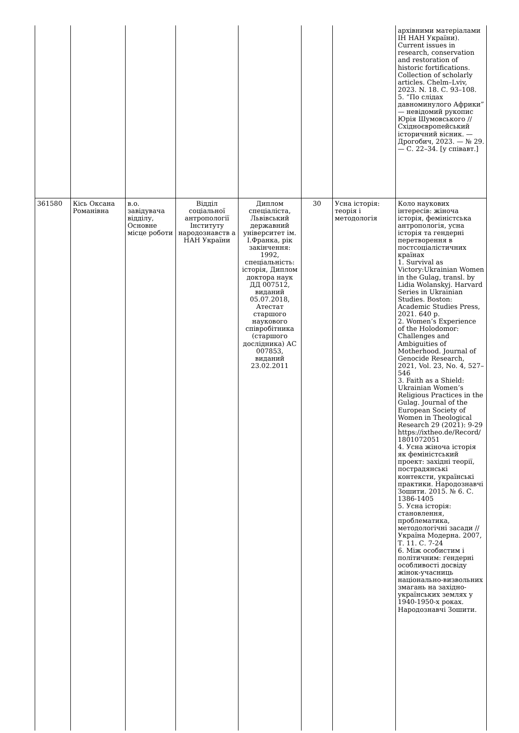| | | | | | | | архівними матеріалами ІН НАН України). Current issues in research, conservation and restoration of historic fortifications. Collection of scholarly articles. Chelm–Lviv, 2023. N. 18. С. 93–108. 5. “По слідах давноминулого Африки” — невідомий рукопис Юрія Шумовського // Східноєвропейський історичний вісник. — Дрогобич, 2023. — № 29. — С. 22–34. [у співавт.] |
| 361580 | Кісь Оксана Романівна | в.о. завідувача відділу, Основне місце роботи | Відділ соціальної антропології Інституту народознавств а НАН України | Диплом спеціаліста, Львівський державний університет ім. І.Франка, рік закінчення: 1992, спеціальність: історія, Диплом доктора наук ДД 007512, виданий 05.07.2018, Атестат старшого наукового співробітника (старшого дослідника) АС 007853, виданий 23.02.2011 | 30 | Усна історія: теорія і методологія | Коло наукових інтересів: жіноча історія, феміністська антропологія, усна історія та гендерні перетворення в постсоціалістичних країнах 1. Survival as Victory:Ukrainian Women in the Gulag, transl. by Lidia Wolanskyj. Harvard Series in Ukrainian Studies. Boston: Academic Studies Press, 2021. 640 p. 2. Women’s Experience of the Holodomor: Challenges and Ambiguities of Motherhood. Journal of Genocide Research, 2021, Vol. 23, No. 4, 527–546 3. Faith as a Shield: Ukrainian Women’s Religious Practices in the Gulag. Journal of the European Society of Women in Theological Research 29 (2021): 9-29 https://ixtheo.de/Record/1801072051 4. Усна жіноча історія як феміністський проект: західні теорії, пострадянські контексти, українські практики. Народознавчі Зошити. 2015. № 6. С. 1386-1405 5. Усна історія: становлення, проблематика, методологічні засади // Україна Модерна. 2007, Т. 11. С. 7-24 6. Між особистим і політичним: ґендерні особливості досвіду жінок-учасниць національно-визвольних змагань на західно-українських землях у 1940-1950-х роках. Народознавчі Зошити. |